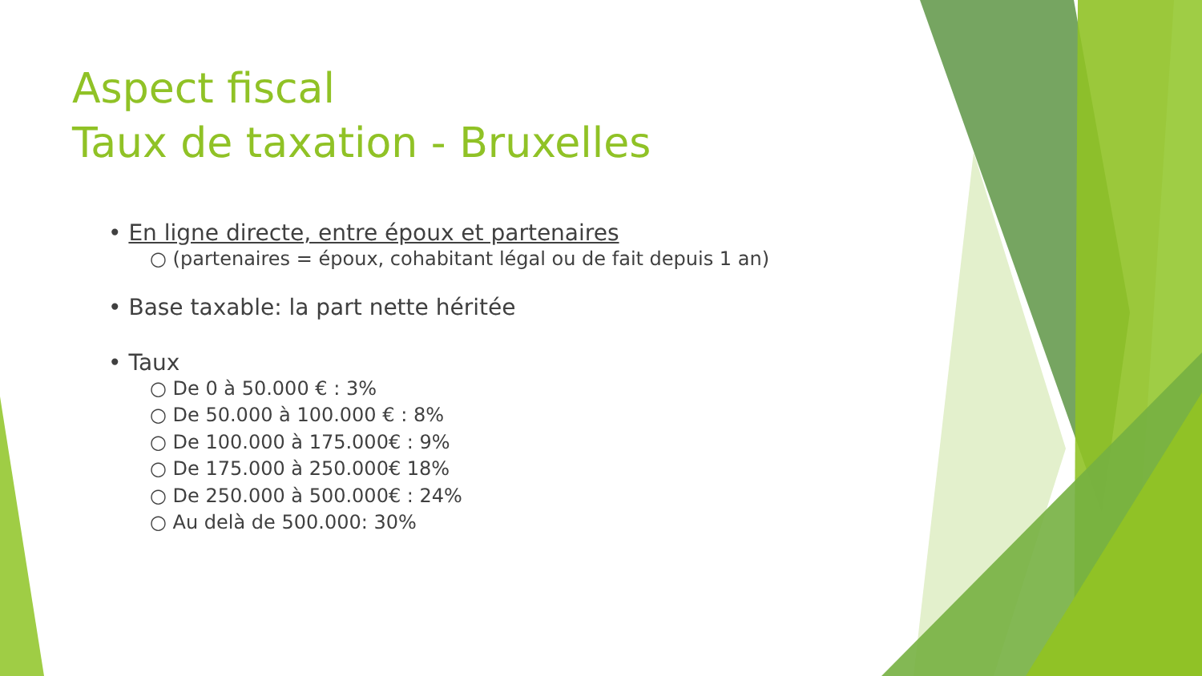Aspect fiscal
Taux de taxation - Bruxelles
• En ligne directe, entre époux et partenaires
○ (partenaires = époux, cohabitant légal ou de fait depuis 1 an)
• Base taxable: la part nette héritée
• Taux
○ De 0 à 50.000 € : 3%
○ De 50.000 à 100.000 € : 8%
○ De 100.000 à 175.000€ : 9%
○ De 175.000 à 250.000€ 18%
○ De 250.000 à 500.000€ : 24%
○ Au delà de 500.000: 30%